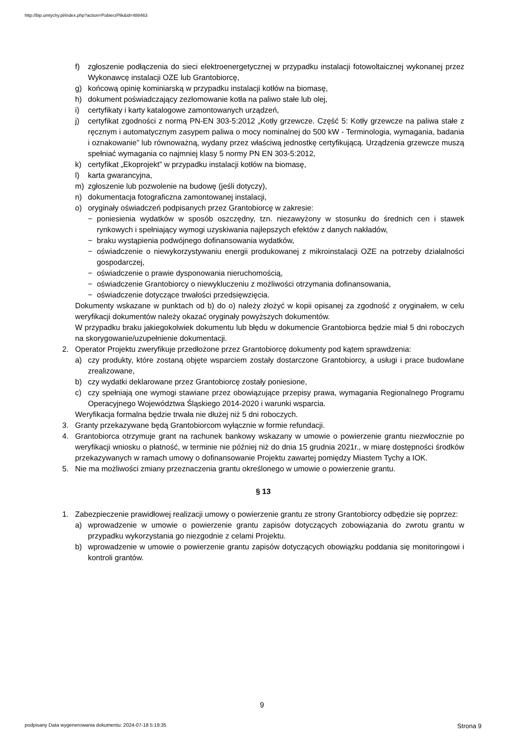http://bip.umtychy.pl/index.php?action=PobierzPlik&id=488463
f) zgłoszenie podłączenia do sieci elektroenergetycznej w przypadku instalacji fotowoltaicznej wykonanej przez Wykonawcę instalacji OZE lub Grantobiorcę,
g) końcową opinię kominiarską w przypadku instalacji kotłów na biomasę,
h) dokument poświadczający zezłomowanie kotła na paliwo stałe lub olej,
i) certyfikaty i karty katalogowe zamontowanych urządzeń,
j) certyfikat zgodności z normą PN-EN 303-5:2012 „Kotły grzewcze. Część 5: Kotły grzewcze na paliwa stałe z ręcznym i automatycznym zasypem paliwa o mocy nominalnej do 500 kW - Terminologia, wymagania, badania i oznakowanie” lub równoważną, wydany przez właściwą jednostkę certyfikującą. Urządzenia grzewcze muszą spełniać wymagania co najmniej klasy 5 normy PN EN 303-5:2012,
k) certyfikat „Ekoprojekt” w przypadku instalacji kotłów na biomasę,
l) karta gwarancyjna,
m) zgłoszenie lub pozwolenie na budowę (jeśli dotyczy),
n) dokumentacja fotograficzna zamontowanej instalacji,
o) oryginały oświadczeń podpisanych przez Grantobiorcę w zakresie:
− poniesienia wydatków w sposób oszczędny, tzn. niezawyżony w stosunku do średnich cen i stawek rynkowych i spełniający wymogi uzyskiwania najlepszych efektów z danych nakładów,
− braku wystąpienia podwójnego dofinansowania wydatków,
− oświadczenie o niewykorzystywaniu energii produkowanej z mikroinstalacji OZE na potrzeby działalności gospodarczej,
− oświadczenie o prawie dysponowania nieruchomością,
− oświadczenie Grantobiorcy o niewykluczeniu z możliwości otrzymania dofinansowania,
− oświadczenie dotyczące trwałości przedsięwzięcia.
Dokumenty wskazane w punktach od b) do o) należy złożyć w kopii opisanej za zgodność z oryginałem, w celu weryfikacji dokumentów należy okazać oryginały powyższych dokumentów.
W przypadku braku jakiegokolwiek dokumentu lub błędu w dokumencie Grantobiorca będzie miał 5 dni roboczych na skorygowanie/uzupełnienie dokumentacji.
2. Operator Projektu zweryfikuje przedłożone przez Grantobiorcę dokumenty pod kątem sprawdzenia:
a) czy produkty, które zostaną objęte wsparciem zostały dostarczone Grantobiorcy, a usługi i prace budowlane zrealizowane,
b) czy wydatki deklarowane przez Grantobiorcę zostały poniesione,
c) czy spełniają one wymogi stawiane przez obowiązujące przepisy prawa, wymagania Regionalnego Programu Operacyjnego Województwa Śląskiego 2014-2020 i warunki wsparcia.
Weryfikacja formalna będzie trwała nie dłużej niż 5 dni roboczych.
3. Granty przekazywane będą Grantobiorcom wyłącznie w formie refundacji.
4. Grantobiorca otrzymuje grant na rachunek bankowy wskazany w umowie o powierzenie grantu niezwłocznie po weryfikacji wniosku o płatność, w terminie nie później niż do dnia 15 grudnia 2021r., w miarę dostępności środków przekazywanych w ramach umowy o dofinansowanie Projektu zawartej pomiędzy Miastem Tychy a IOK.
5. Nie ma możliwości zmiany przeznaczenia grantu określonego w umowie o powierzenie grantu.
§ 13
1. Zabezpieczenie prawidłowej realizacji umowy o powierzenie grantu ze strony Grantobiorcy odbędzie się poprzez:
a) wprowadzenie w umowie o powierzenie grantu zapisów dotyczących zobowiązania do zwrotu grantu w przypadku wykorzystania go niezgodnie z celami Projektu.
b) wprowadzenie w umowie o powierzenie grantu zapisów dotyczących obowiązku poddania się monitoringowi i kontroli grantów.
9
podpisany Data wygenerowania dokumentu: 2024-07-18 5:19:35 Strona 9